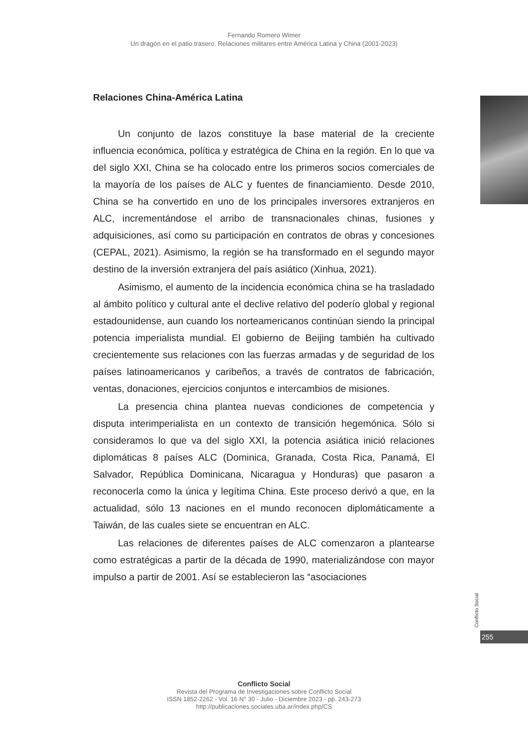Fernando Romero Wimer
Un dragón en el patio trasero. Relaciones militares entre América Latina y China (2001-2023)
Relaciones China-América Latina
Un conjunto de lazos constituye la base material de la creciente influencia económica, política y estratégica de China en la región. En lo que va del siglo XXI, China se ha colocado entre los primeros socios comerciales de la mayoría de los países de ALC y fuentes de financiamiento. Desde 2010, China se ha convertido en uno de los principales inversores extranjeros en ALC, incrementándose el arribo de transnacionales chinas, fusiones y adquisiciones, así como su participación en contratos de obras y concesiones (CEPAL, 2021). Asimismo, la región se ha transformado en el segundo mayor destino de la inversión extranjera del país asiático (Xinhua, 2021).
Asimismo, el aumento de la incidencia económica china se ha trasladado al ámbito político y cultural ante el declive relativo del poderío global y regional estadounidense, aun cuando los norteamericanos continúan siendo la principal potencia imperialista mundial. El gobierno de Beijing también ha cultivado crecientemente sus relaciones con las fuerzas armadas y de seguridad de los países latinoamericanos y caribeños, a través de contratos de fabricación, ventas, donaciones, ejercicios conjuntos e intercambios de misiones.
La presencia china plantea nuevas condiciones de competencia y disputa interimperialista en un contexto de transición hegemónica. Sólo si consideramos lo que va del siglo XXI, la potencia asiática inició relaciones diplomáticas 8 países ALC (Dominica, Granada, Costa Rica, Panamá, El Salvador, República Dominicana, Nicaragua y Honduras) que pasaron a reconocerla como la única y legítima China. Este proceso derivó a que, en la actualidad, sólo 13 naciones en el mundo reconocen diplomáticamente a Taiwán, de las cuales siete se encuentran en ALC.
Las relaciones de diferentes países de ALC comenzaron a plantearse como estratégicas a partir de la década de 1990, materializándose con mayor impulso a partir de 2001. Así se establecieron las “asociaciones
Conflicto Social
255
Conflicto Social
Revista del Programa de Investigaciones sobre Conflicto Social
ISSN 1852-2262 - Vol. 16 N° 30 - Julio - Diciembre 2023 - pp. 243-273
http://publicaciones.sociales.uba.ar/index.php/CS